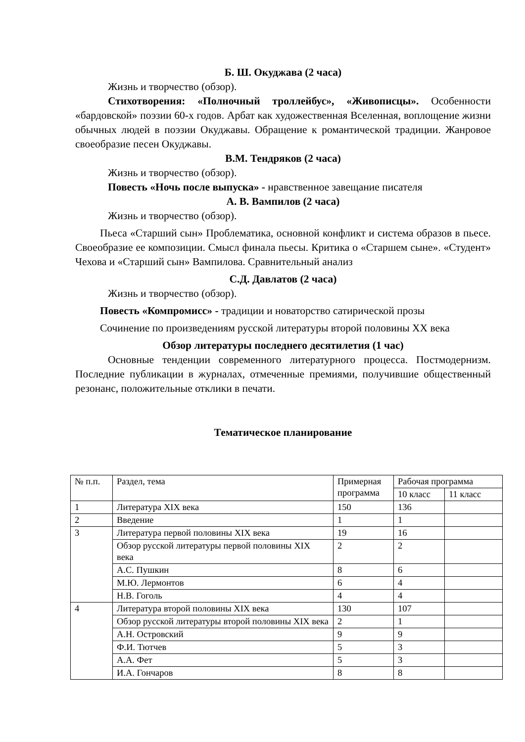Б. Ш. Окуджава (2 часа)
Жизнь и творчество (обзор).
Стихотворения: «Полночный троллейбус», «Живописцы». Особенности «бардовской» поэзии 60-х годов. Арбат как художественная Вселенная, воплощение жизни обычных людей в поэзии Окуджавы. Обращение к романтической традиции. Жанровое своеобразие песен Окуджавы.
В.М. Тендряков (2 часа)
Жизнь и творчество (обзор).
Повесть «Ночь после выпуска» - нравственное завещание писателя
А. В. Вампилов (2 часа)
Жизнь и творчество (обзор).
Пьеса «Старший сын» Проблематика, основной конфликт и система образов в пьесе. Своеобразие ее композиции. Смысл финала пьесы. Критика о «Старшем сыне». «Студент» Чехова и «Старший сын» Вампилова. Сравнительный анализ
С.Д. Давлатов (2 часа)
Жизнь и творчество (обзор).
Повесть «Компромисс» - традиции и новаторство сатирической прозы
Сочинение по произведениям русской литературы второй половины XX века
Обзор литературы последнего десятилетия (1 час)
Основные тенденции современного литературного процесса. Постмодернизм. Последние публикации в журналах, отмеченные премиями, получившие общественный резонанс, положительные отклики в печати.
Тематическое планирование
| № п.п. | Раздел, тема | Примерная программа | Рабочая программа | |
| --- | --- | --- | --- | --- |
| | | | 10 класс | 11 класс |
| 1 | Литература XIX века | 150 | 136 | |
| 2 | Введение | 1 | 1 | |
| 3 | Литература первой половины XIX века | 19 | 16 | |
| | Обзор русской литературы первой половины XIX века | 2 | 2 | |
| | А.С. Пушкин | 8 | 6 | |
| | М.Ю. Лермонтов | 6 | 4 | |
| | Н.В. Гоголь | 4 | 4 | |
| 4 | Литература второй половины XIX века | 130 | 107 | |
| | Обзор русской литературы второй половины XIX века | 2 | 1 | |
| | А.Н. Островский | 9 | 9 | |
| | Ф.И. Тютчев | 5 | 3 | |
| | А.А. Фет | 5 | 3 | |
| | И.А. Гончаров | 8 | 8 | |